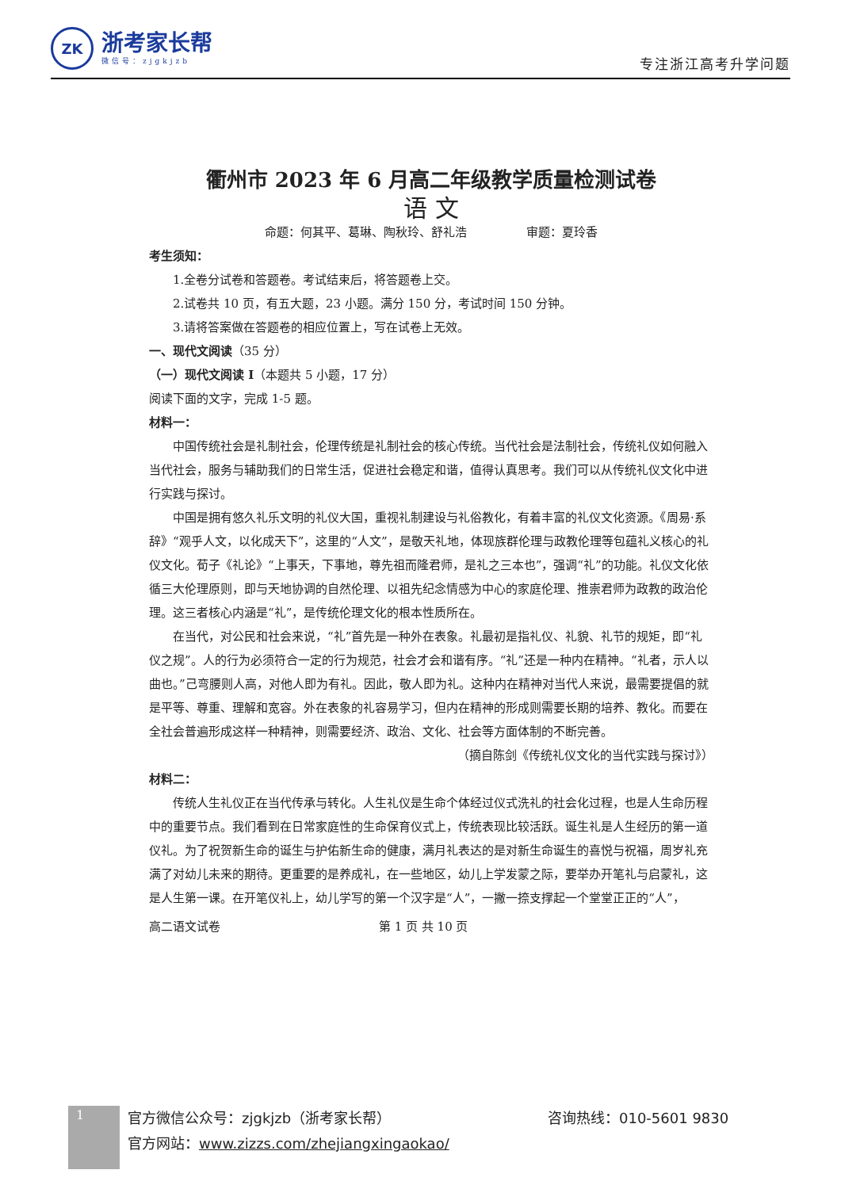ZK
浙考家长帮
微信号：zjgkjzb
专注浙江高考升学问题
衢州市 2023 年 6 月高二年级教学质量检测试卷
语 文
命题：何其平、葛琳、陶秋玲、舒礼浩　　　　　审题：夏玲香
考生须知：
1.全卷分试卷和答题卷。考试结束后，将答题卷上交。
2.试卷共 10 页，有五大题，23 小题。满分 150 分，考试时间 150 分钟。
3.请将答案做在答题卷的相应位置上，写在试卷上无效。
一、现代文阅读（35 分）
（一）现代文阅读 I（本题共 5 小题，17 分）
阅读下面的文字，完成 1-5 题。
材料一：
中国传统社会是礼制社会，伦理传统是礼制社会的核心传统。当代社会是法制社会，传统礼仪如何融入当代社会，服务与辅助我们的日常生活，促进社会稳定和谐，值得认真思考。我们可以从传统礼仪文化中进行实践与探讨。
中国是拥有悠久礼乐文明的礼仪大国，重视礼制建设与礼俗教化，有着丰富的礼仪文化资源。《周易·系辞》“观乎人文，以化成天下”，这里的“人文”，是敬天礼地，体现族群伦理与政教伦理等包蕴礼义核心的礼仪文化。荀子《礼论》“上事天，下事地，尊先祖而隆君师，是礼之三本也”，强调“礼”的功能。礼仪文化依循三大伦理原则，即与天地协调的自然伦理、以祖先纪念情感为中心的家庭伦理、推崇君师为政教的政治伦理。这三者核心内涵是“礼”，是传统伦理文化的根本性质所在。
在当代，对公民和社会来说，“礼”首先是一种外在表象。礼最初是指礼仪、礼貌、礼节的规矩，即“礼仪之规”。人的行为必须符合一定的行为规范，社会才会和谐有序。“礼”还是一种内在精神。“礼者，示人以曲也。”己弯腰则人高，对他人即为有礼。因此，敬人即为礼。这种内在精神对当代人来说，最需要提倡的就是平等、尊重、理解和宽容。外在表象的礼容易学习，但内在精神的形成则需要长期的培养、教化。而要在全社会普遍形成这样一种精神，则需要经济、政治、文化、社会等方面体制的不断完善。
（摘自陈剑《传统礼仪文化的当代实践与探讨》）
材料二：
传统人生礼仪正在当代传承与转化。人生礼仪是生命个体经过仪式洗礼的社会化过程，也是人生命历程中的重要节点。我们看到在日常家庭性的生命保育仪式上，传统表现比较活跃。诞生礼是人生经历的第一道仪礼。为了祝贺新生命的诞生与护佑新生命的健康，满月礼表达的是对新生命诞生的喜悦与祝福，周岁礼充满了对幼儿未来的期待。更重要的是养成礼，在一些地区，幼儿上学发蒙之际，要举办开笔礼与启蒙礼，这是人生第一课。在开笔仪礼上，幼儿学写的第一个汉字是“人”，一撇一捺支撑起一个堂堂正正的“人”，
高二语文试卷 第 1 页 共 10 页
1
官方微信公众号：zjgkjzb（浙考家长帮） 咨询热线：010-5601 9830
官方网站：www.zizzs.com/zhejiangxingaokao/